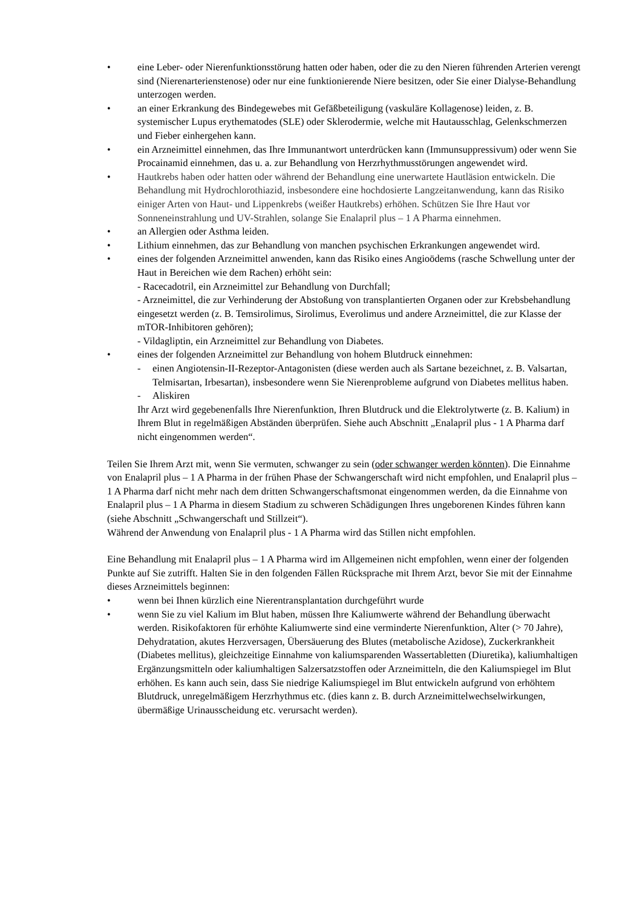• eine Leber- oder Nierenfunktionsstörung hatten oder haben, oder die zu den Nieren führenden Arterien verengt sind (Nierenarterienstenose) oder nur eine funktionierende Niere besitzen, oder Sie einer Dialyse-Behandlung unterzogen werden.
• an einer Erkrankung des Bindegewebes mit Gefäßbeteiligung (vaskuläre Kollagenose) leiden, z. B. systemischer Lupus erythematodes (SLE) oder Sklerodermie, welche mit Hautausschlag, Gelenkschmerzen und Fieber einhergehen kann.
• ein Arzneimittel einnehmen, das Ihre Immunantwort unterdrücken kann (Immunsuppressivum) oder wenn Sie Procainamid einnehmen, das u. a. zur Behandlung von Herzrhythmusstörungen angewendet wird.
• Hautkrebs haben oder hatten oder während der Behandlung eine unerwartete Hautläsion entwickeln. Die Behandlung mit Hydrochlorothiazid, insbesondere eine hochdosierte Langzeitanwendung, kann das Risiko einiger Arten von Haut- und Lippenkrebs (weißer Hautkrebs) erhöhen. Schützen Sie Ihre Haut vor Sonneneinstrahlung und UV-Strahlen, solange Sie Enalapril plus – 1 A Pharma einnehmen.
• an Allergien oder Asthma leiden.
• Lithium einnehmen, das zur Behandlung von manchen psychischen Erkrankungen angewendet wird.
• eines der folgenden Arzneimittel anwenden, kann das Risiko eines Angioödems (rasche Schwellung unter der Haut in Bereichen wie dem Rachen) erhöht sein:
- Racecadotril, ein Arzneimittel zur Behandlung von Durchfall;
- Arzneimittel, die zur Verhinderung der Abstoßung von transplantierten Organen oder zur Krebsbehandlung eingesetzt werden (z. B. Temsirolimus, Sirolimus, Everolimus und andere Arzneimittel, die zur Klasse der mTOR-Inhibitoren gehören);
- Vildagliptin, ein Arzneimittel zur Behandlung von Diabetes.
• eines der folgenden Arzneimittel zur Behandlung von hohem Blutdruck einnehmen:
- einen Angiotensin-II-Rezeptor-Antagonisten (diese werden auch als Sartane bezeichnet, z. B. Valsartan, Telmisartan, Irbesartan), insbesondere wenn Sie Nierenprobleme aufgrund von Diabetes mellitus haben.
- Aliskiren
Ihr Arzt wird gegebenenfalls Ihre Nierenfunktion, Ihren Blutdruck und die Elektrolytwerte (z. B. Kalium) in Ihrem Blut in regelmäßigen Abständen überprüfen. Siehe auch Abschnitt „Enalapril plus - 1 A Pharma darf nicht eingenommen werden“.
Teilen Sie Ihrem Arzt mit, wenn Sie vermuten, schwanger zu sein (oder schwanger werden könnten). Die Einnahme von Enalapril plus – 1 A Pharma in der frühen Phase der Schwangerschaft wird nicht empfohlen, und Enalapril plus – 1 A Pharma darf nicht mehr nach dem dritten Schwangerschaftsmonat eingenommen werden, da die Einnahme von Enalapril plus – 1 A Pharma in diesem Stadium zu schweren Schädigungen Ihres ungeborenen Kindes führen kann (siehe Abschnitt „Schwangerschaft und Stillzeit“).
Während der Anwendung von Enalapril plus - 1 A Pharma wird das Stillen nicht empfohlen.
Eine Behandlung mit Enalapril plus – 1 A Pharma wird im Allgemeinen nicht empfohlen, wenn einer der folgenden Punkte auf Sie zutrifft. Halten Sie in den folgenden Fällen Rücksprache mit Ihrem Arzt, bevor Sie mit der Einnahme dieses Arzneimittels beginnen:
• wenn bei Ihnen kürzlich eine Nierentransplantation durchgeführt wurde
• wenn Sie zu viel Kalium im Blut haben, müssen Ihre Kaliumwerte während der Behandlung überwacht werden. Risikofaktoren für erhöhte Kaliumwerte sind eine verminderte Nierenfunktion, Alter (> 70 Jahre), Dehydratation, akutes Herzversagen, Übersäuerung des Blutes (metabolische Azidose), Zuckerkrankheit (Diabetes mellitus), gleichzeitige Einnahme von kaliumsparenden Wassertabletten (Diuretika), kaliumhaltigen Ergänzungsmitteln oder kaliumhaltigen Salzersatzstoffen oder Arzneimitteln, die den Kaliumspiegel im Blut erhöhen. Es kann auch sein, dass Sie niedrige Kaliumspiegel im Blut entwickeln aufgrund von erhöhtem Blutdruck, unregelmäßigem Herzrhythmus etc. (dies kann z. B. durch Arzneimittelwechselwirkungen, übermäßige Urinausscheidung etc. verursacht werden).